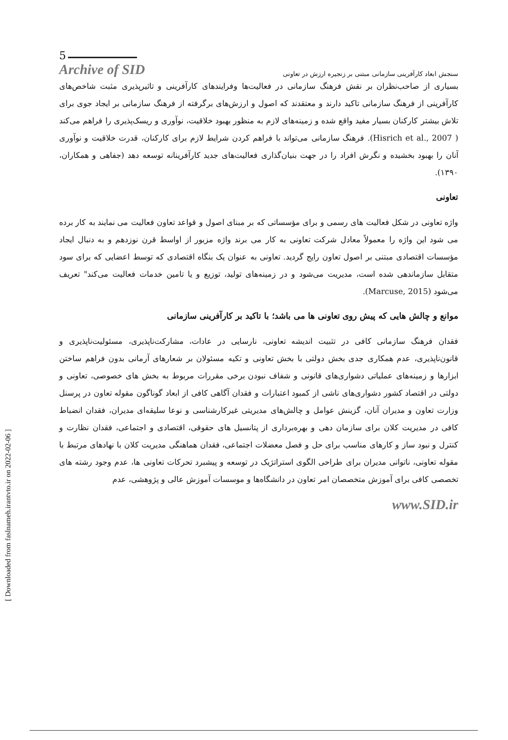[ Downloaded from faslnameh.irantvto.ir on 2022-02-06 ]
5
Archive of SID
سنجش ابعاد کارآفرینی سازمانی مبتنی بر زنجیره ارزش در تعاونی
بسیاری از صاحب‌نظران بر نقش فرهنگ سازمانی در فعالیت‌ها وفرایندهای کارآفرینی و تاثیرپذیری مثبت شاخص‌های کارآفرینی از فرهنگ سازمانی تاکید دارند و معتقدند که اصول و ارزش‌های برگرفته از فرهنگ سازمانی بر ایجاد جوی برای تلاش بیشتر کارکنان بسیار مفید واقع شده و زمینه‌های لازم به منظور بهبود خلاقیت، نوآوری و ریسک‌پذیری را فراهم می‌کند ( Hisrich et al., 2007). فرهنگ سازمانی می‌تواند با فراهم کردن شرایط لازم برای کارکنان، قدرت خلاقیت و نوآوری آنان را بهبود بخشیده و نگرش افراد را در جهت بنیان‌گذاری فعالیت‌های جدید کارآفرینانه توسعه دهد (جفاهی و همکاران، ۱۳۹۰).
تعاونی
واژه تعاونی در شکل فعالیت های رسمی و برای مؤسساتی که بر مبنای اصول و قواعد تعاون فعالیت می نمایند به کار برده می شود این واژه را معمولاً معادل شرکت تعاونی به کار می برند واژه مزبور از اواسط قرن نوزدهم و به دنبال ایجاد مؤسسات اقتصادی مبتنی بر اصول تعاون رایج گردید. تعاونی به عنوان یک بنگاه اقتصادی که توسط اعضایی که برای سود متقابل سازماندهی شده است، مدیریت می‌شود و در زمینه‌های تولید، توزیع و یا تامین خدمات فعالیت می‌کند" تعریف می‌شود (Marcuse, 2015).
موانع و چالش هایی که پیش روی تعاونی ها می باشد؛ با تاکید بر کارآفرینی سازمانی
فقدان فرهنگ سازمانی کافی در تثبیت اندیشه تعاونی، نارسایی در عادات، مشارکت‌ناپذیری، مسئولیت‌ناپذیری و قانون‌ناپذیری، عدم همکاری جدی بخش دولتی با بخش تعاونی و تکیه مسئولان بر شعارهای آرمانی بدون فراهم ساختن ابزارها و زمینه‌های عملیاتی دشواری‌های قانونی و شفاف نبودن برخی مقررات مربوط به بخش های خصوصی، تعاونی و دولتی در اقتصاد کشور دشواری‌های ناشی از کمبود اعتبارات و فقدان آگاهی کافی از ابعاد گوناگون مقوله تعاون در پرسنل وزارت تعاون و مدیران آنان، گزینش عوامل و چالش‌های مدیریتی غیرکارشناسی و نوعا سلیقه‌ای مدیران، فقدان انضباط کافی در مدیریت کلان برای سازمان دهی و بهره‌برداری از پتانسیل های حقوقی، اقتصادی و اجتماعی، فقدان نظارت و کنترل و نبود ساز و کارهای مناسب برای حل و فصل معضلات اجتماعی، فقدان هماهنگی مدیریت کلان با نهادهای مرتبط با مقوله تعاونی، ناتوانی مدیران برای طراحی الگوی استراتژیک در توسعه و پیشبرد تحرکات تعاونی ها، عدم وجود رشته های تخصصی کافی برای آموزش متخصصان امر تعاون در دانشگاه‌ها و موسسات آموزش عالی و پژوهشی، عدم
www.SID.ir